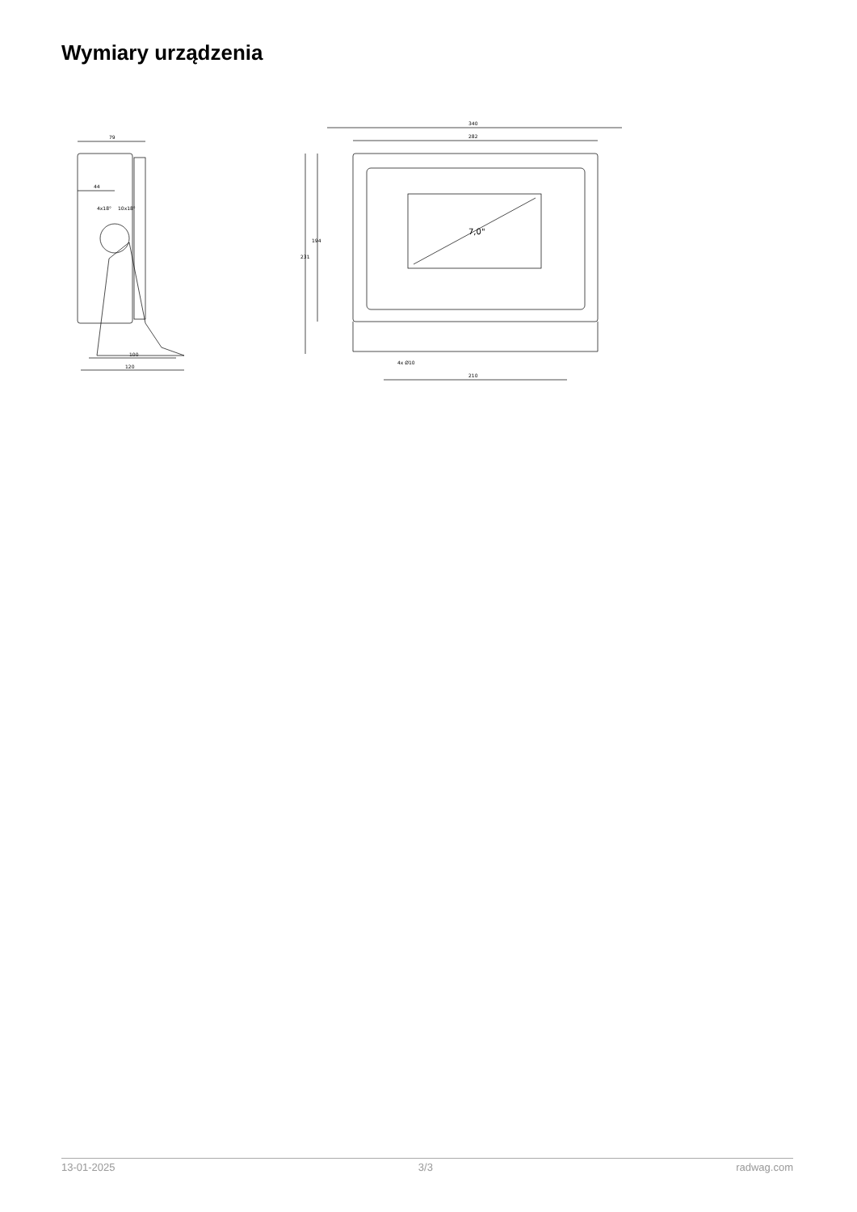Wymiary urządzenia
79
44
4x18°
10x18°
120
100
340
282
7,0"
231
194
4x Ø10
210
13-01-2025 3/3 radwag.com